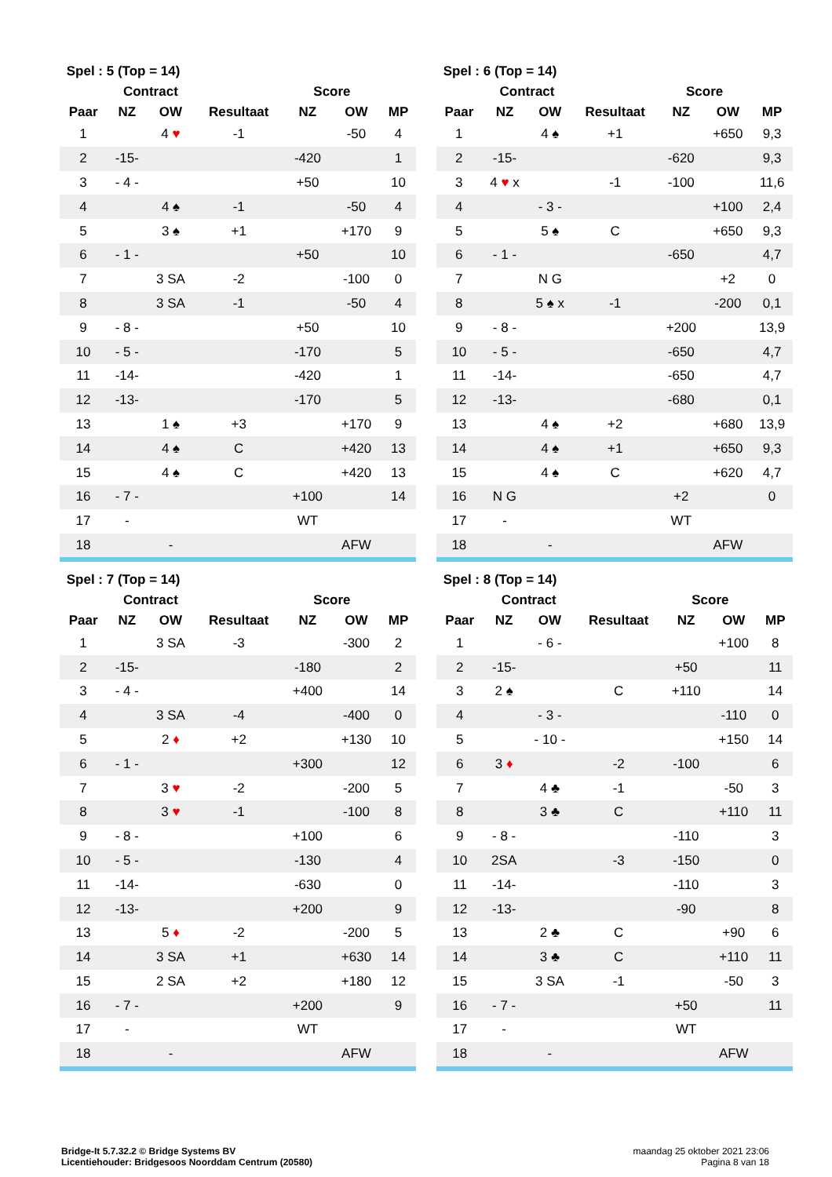| Spel : 5 (Top = 14) | | | | | | |
| --- | --- | --- | --- | --- | --- | --- |
| | Contract | | | Score | | |
| Paar | NZ | OW | Resultaat | NZ | OW | MP |
| 1 | | 4 ♥ | -1 | | -50 | 4 |
| 2 | -15- | | | -420 | | 1 |
| 3 | - 4 - | | | +50 | | 10 |
| 4 | | 4 ♠ | -1 | | -50 | 4 |
| 5 | | 3 ♠ | +1 | | +170 | 9 |
| 6 | - 1 - | | | +50 | | 10 |
| 7 | | 3 SA | -2 | | -100 | 0 |
| 8 | | 3 SA | -1 | | -50 | 4 |
| 9 | - 8 - | | | +50 | | 10 |
| 10 | - 5 - | | | -170 | | 5 |
| 11 | -14- | | | -420 | | 1 |
| 12 | -13- | | | -170 | | 5 |
| 13 | | 1 ♠ | +3 | | +170 | 9 |
| 14 | | 4 ♠ | C | | +420 | 13 |
| 15 | | 4 ♠ | C | | +420 | 13 |
| 16 | - 7 - | | | +100 | | 14 |
| 17 | - | | | WT | | |
| 18 | | - | | | AFW | |
| Spel : 6 (Top = 14) | | | | | | |
| --- | --- | --- | --- | --- | --- | --- |
| | Contract | | | Score | | |
| Paar | NZ | OW | Resultaat | NZ | OW | MP |
| 1 | | 4 ♠ | +1 | | +650 | 9,3 |
| 2 | -15- | | | -620 | | 9,3 |
| 3 | 4 ♥ x | | -1 | -100 | | 11,6 |
| 4 | | - 3 - | | | +100 | 2,4 |
| 5 | | 5 ♠ | C | | +650 | 9,3 |
| 6 | - 1 - | | | -650 | | 4,7 |
| 7 | | N G | | | +2 | 0 |
| 8 | | 5 ♠ x | -1 | | -200 | 0,1 |
| 9 | - 8 - | | | +200 | | 13,9 |
| 10 | - 5 - | | | -650 | | 4,7 |
| 11 | -14- | | | -650 | | 4,7 |
| 12 | -13- | | | -680 | | 0,1 |
| 13 | | 4 ♠ | +2 | | +680 | 13,9 |
| 14 | | 4 ♠ | +1 | | +650 | 9,3 |
| 15 | | 4 ♠ | C | | +620 | 4,7 |
| 16 | N G | | | +2 | | 0 |
| 17 | - | | | WT | | |
| 18 | | - | | | AFW | |
| Spel : 7 (Top = 14) | | | | | | |
| --- | --- | --- | --- | --- | --- | --- |
| | Contract | | | Score | | |
| Paar | NZ | OW | Resultaat | NZ | OW | MP |
| 1 | | 3 SA | -3 | | -300 | 2 |
| 2 | -15- | | | -180 | | 2 |
| 3 | - 4 - | | | +400 | | 14 |
| 4 | | 3 SA | -4 | | -400 | 0 |
| 5 | | 2 ♦ | +2 | | +130 | 10 |
| 6 | - 1 - | | | +300 | | 12 |
| 7 | | 3 ♥ | -2 | | -200 | 5 |
| 8 | | 3 ♥ | -1 | | -100 | 8 |
| 9 | - 8 - | | | +100 | | 6 |
| 10 | - 5 - | | | -130 | | 4 |
| 11 | -14- | | | -630 | | 0 |
| 12 | -13- | | | +200 | | 9 |
| 13 | | 5 ♦ | -2 | | -200 | 5 |
| 14 | | 3 SA | +1 | | +630 | 14 |
| 15 | | 2 SA | +2 | | +180 | 12 |
| 16 | - 7 - | | | +200 | | 9 |
| 17 | - | | | WT | | |
| 18 | | - | | | AFW | |
| Spel : 8 (Top = 14) | | | | | | |
| --- | --- | --- | --- | --- | --- | --- |
| | Contract | | | Score | | |
| Paar | NZ | OW | Resultaat | NZ | OW | MP |
| 1 | | - 6 - | | | +100 | 8 |
| 2 | -15- | | | +50 | | 11 |
| 3 | 2 ♠ | | C | +110 | | 14 |
| 4 | | - 3 - | | | -110 | 0 |
| 5 | | - 10 - | | | +150 | 14 |
| 6 | 3 ♦ | | -2 | -100 | | 6 |
| 7 | | 4 ♣ | -1 | | -50 | 3 |
| 8 | | 3 ♣ | C | | +110 | 11 |
| 9 | - 8 - | | | -110 | | 3 |
| 10 | 2SA | | -3 | -150 | | 0 |
| 11 | -14- | | | -110 | | 3 |
| 12 | -13- | | | -90 | | 8 |
| 13 | | 2 ♣ | C | | +90 | 6 |
| 14 | | 3 ♣ | C | | +110 | 11 |
| 15 | | 3 SA | -1 | | -50 | 3 |
| 16 | - 7 - | | | +50 | | 11 |
| 17 | - | | | WT | | |
| 18 | | - | | | AFW | |
Bridge-It 5.7.32.2 © Bridge Systems BV
Licentiehouder: Bridgesoos Noorddam Centrum (20580)
maandag 25 oktober 2021 23:06
Pagina 8 van 18